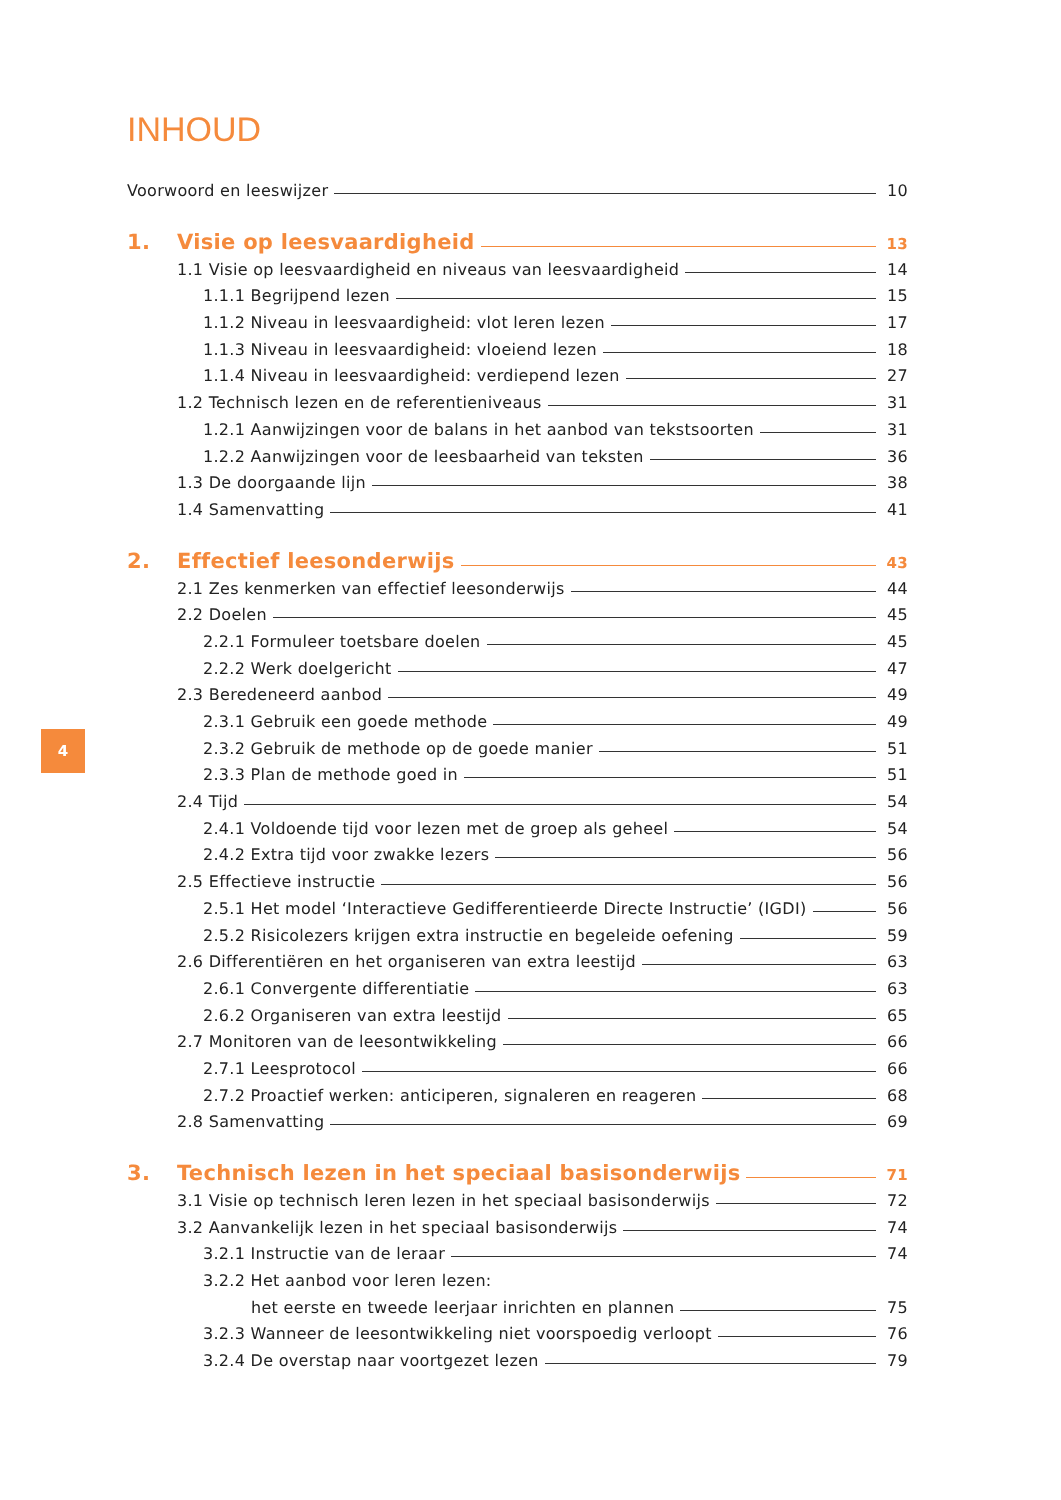INHOUD
Voorwoord en leeswijzer 10
1. Visie op leesvaardigheid 13
1.1 Visie op leesvaardigheid en niveaus van leesvaardigheid 14
1.1.1 Begrijpend lezen 15
1.1.2 Niveau in leesvaardigheid: vlot leren lezen 17
1.1.3 Niveau in leesvaardigheid: vloeiend lezen 18
1.1.4 Niveau in leesvaardigheid: verdiepend lezen 27
1.2 Technisch lezen en de referentieniveaus 31
1.2.1 Aanwijzingen voor de balans in het aanbod van tekstsoorten 31
1.2.2 Aanwijzingen voor de leesbaarheid van teksten 36
1.3 De doorgaande lijn 38
1.4 Samenvatting 41
2. Effectief leesonderwijs 43
2.1 Zes kenmerken van effectief leesonderwijs 44
2.2 Doelen 45
2.2.1 Formuleer toetsbare doelen 45
2.2.2 Werk doelgericht 47
2.3 Beredeneerd aanbod 49
2.3.1 Gebruik een goede methode 49
2.3.2 Gebruik de methode op de goede manier 51
2.3.3 Plan de methode goed in 51
2.4 Tijd 54
2.4.1 Voldoende tijd voor lezen met de groep als geheel 54
2.4.2 Extra tijd voor zwakke lezers 56
2.5 Effectieve instructie 56
2.5.1 Het model ‘Interactieve Gedifferentieerde Directe Instructie’ (IGDI) 56
2.5.2 Risicolezers krijgen extra instructie en begeleide oefening 59
2.6 Differentiëren en het organiseren van extra leestijd 63
2.6.1 Convergente differentiatie 63
2.6.2 Organiseren van extra leestijd 65
2.7 Monitoren van de leesontwikkeling 66
2.7.1 Leesprotocol 66
2.7.2 Proactief werken: anticiperen, signaleren en reageren 68
2.8 Samenvatting 69
3. Technisch lezen in het speciaal basisonderwijs 71
3.1 Visie op technisch leren lezen in het speciaal basisonderwijs 72
3.2 Aanvankelijk lezen in het speciaal basisonderwijs 74
3.2.1 Instructie van de leraar 74
3.2.2 Het aanbod voor leren lezen:
het eerste en tweede leerjaar inrichten en plannen 75
3.2.3 Wanneer de leesontwikkeling niet voorspoedig verloopt 76
3.2.4 De overstap naar voortgezet lezen 79
4